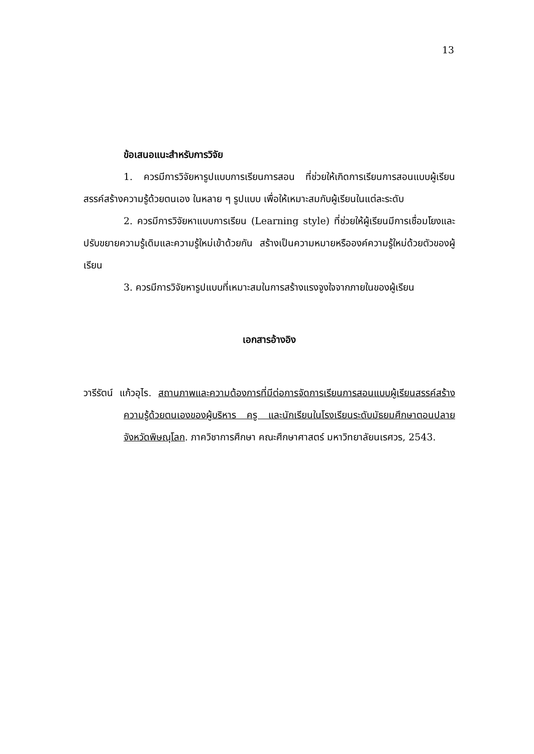13
ข้อเสนอแนะสำหรับการวิจัย
1. ควรมีการวิจัยหารูปแบบการเรียนการสอน ที่ช่วยให้เกิดการเรียนการสอนแบบผู้เรียนสรรค์สร้างความรู้ด้วยตนเอง ในหลาย ๆ รูปแบบ เพื่อให้เหมาะสมกับผู้เรียนในแต่ละระดับ
2. ควรมีการวิจัยหาแบบการเรียน (Learning style) ที่ช่วยให้ผู้เรียนมีการเชื่อมโยงและปรับขยายความรู้เดิมและความรู้ใหม่เข้าด้วยกัน สร้างเป็นความหมายหรือองค์ความรู้ใหม่ด้วยตัวของผู้เรียน
3. ควรมีการวิจัยหารูปแบบที่เหมาะสมในการสร้างแรงจูงใจจากภายในของผู้เรียน
เอกสารอ้างอิง
วารีรัตน์ แก้วอุไร. สถานภาพและความต้องการที่มีต่อการจัดการเรียนการสอนแบบผู้เรียนสรรค์สร้างความรู้ด้วยตนเองของผู้บริหาร ครู และนักเรียนในโรงเรียนระดับมัธยมศึกษาตอนปลายจังหวัดพิษณุโลก. ภาควิชาการศึกษา คณะศึกษาศาสตร์ มหาวิทยาลัยนเรศวร, 2543.